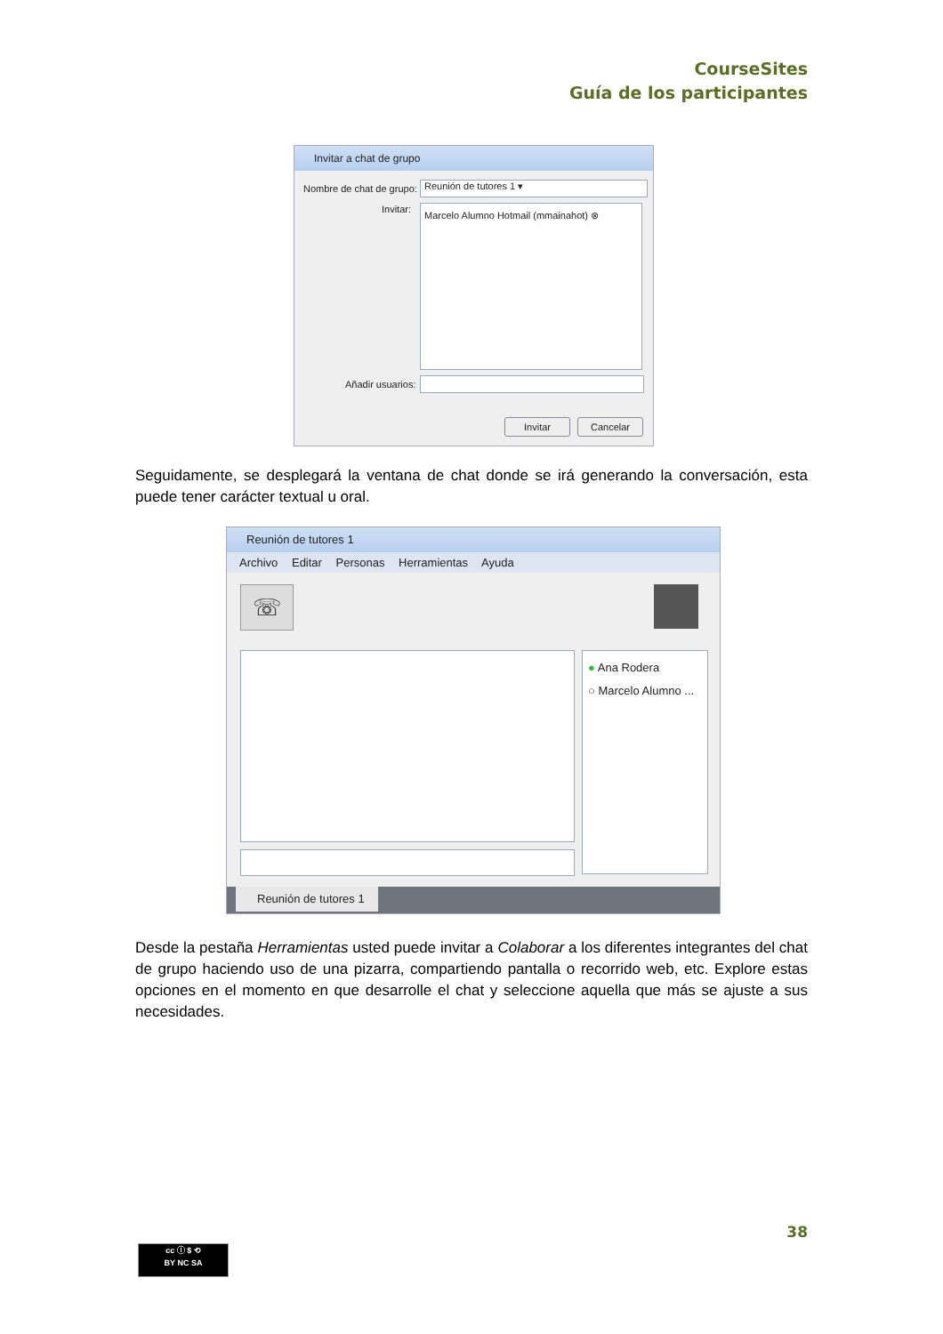CourseSites
Guía de los participantes
Invitar a chat de grupo
Nombre de chat de grupo: Reunión de tutores 1 ▾
Invitar: Marcelo Alumno Hotmail (mmainahot) ⊗
Añadir usuarios:
Invitar Cancelar
Seguidamente, se desplegará la ventana de chat donde se irá generando la conversación, esta puede tener carácter textual u oral.
Reunión de tutores 1
Archivo Editar Personas Herramientas Ayuda
☏
● Ana Rodera
○ Marcelo Alumno ...
Reunión de tutores 1
Desde la pestaña Herramientas usted puede invitar a Colaborar a los diferentes integrantes del chat de grupo haciendo uso de una pizarra, compartiendo pantalla o recorrido web, etc. Explore estas opciones en el momento en que desarrolle el chat y seleccione aquella que más se ajuste a sus necesidades.
38
cc ⓘ $ ⟲
BY NC SA